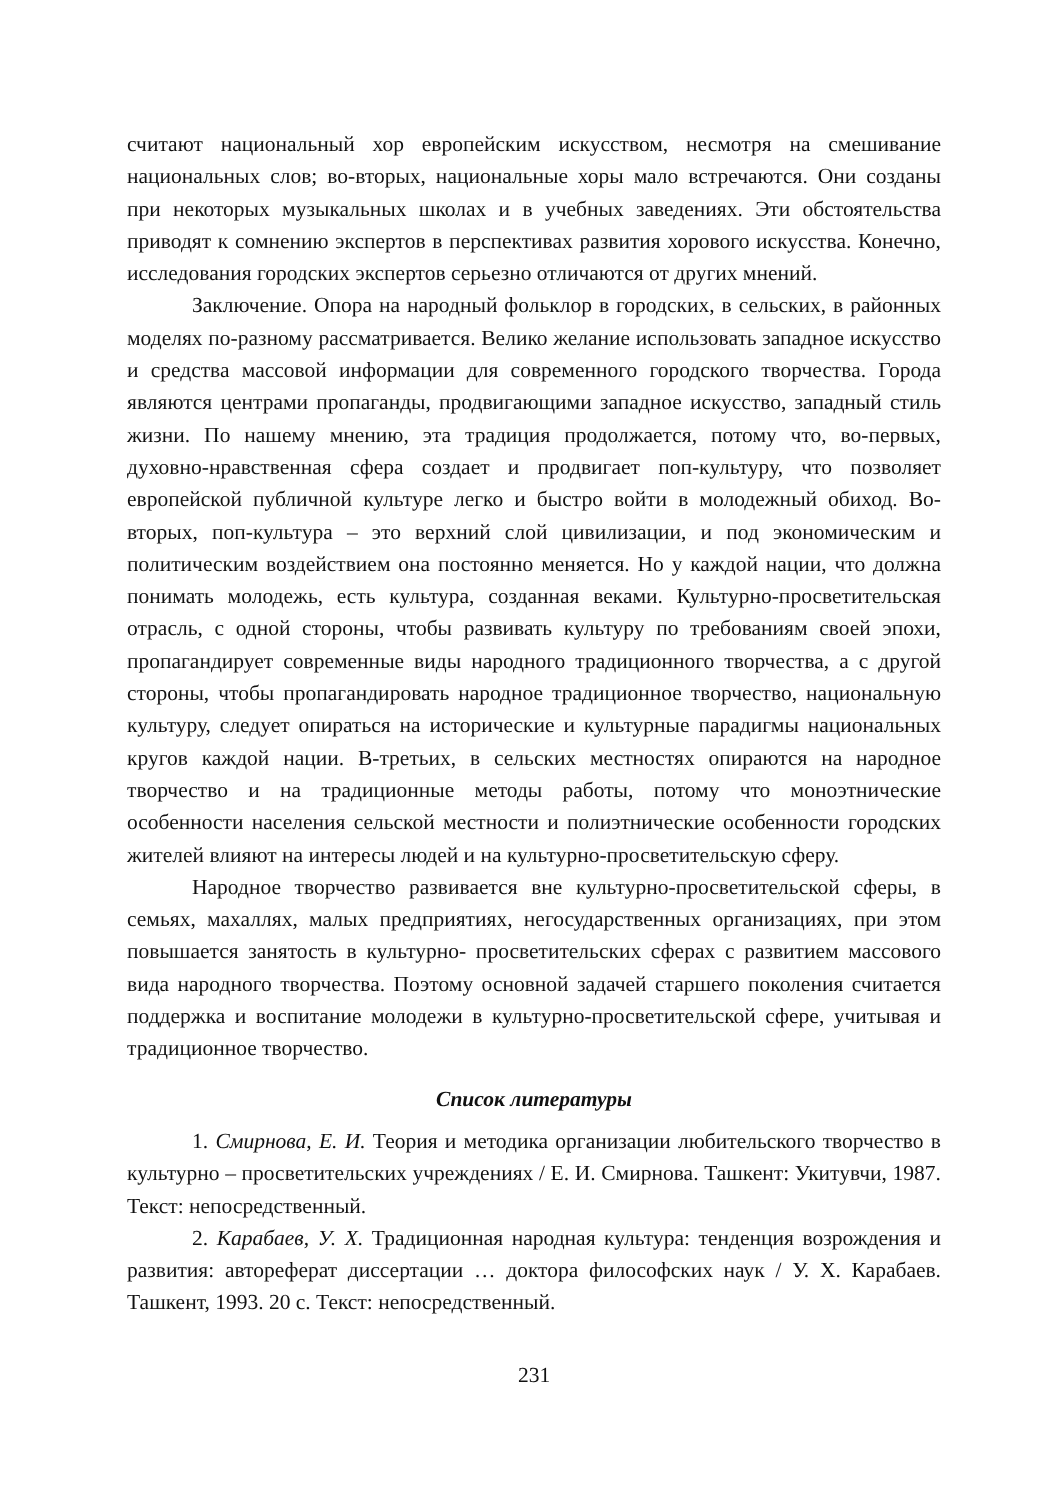считают национальный хор европейским искусством, несмотря на смешивание национальных слов; во-вторых, национальные хоры мало встречаются. Они созданы при некоторых музыкальных школах и в учебных заведениях. Эти обстоятельства приводят к сомнению экспертов в перспективах развития хорового искусства. Конечно, исследования городских экспертов серьезно отличаются от других мнений.
Заключение. Опора на народный фольклор в городских, в сельских, в районных моделях по-разному рассматривается. Велико желание использовать западное искусство и средства массовой информации для современного городского творчества. Города являются центрами пропаганды, продвигающими западное искусство, западный стиль жизни. По нашему мнению, эта традиция продолжается, потому что, во-первых, духовно-нравственная сфера создает и продвигает поп-культуру, что позволяет европейской публичной культуре легко и быстро войти в молодежный обиход. Во-вторых, поп-культура – это верхний слой цивилизации, и под экономическим и политическим воздействием она постоянно меняется. Но у каждой нации, что должна понимать молодежь, есть культура, созданная веками. Культурно-просветительская отрасль, с одной стороны, чтобы развивать культуру по требованиям своей эпохи, пропагандирует современные виды народного традиционного творчества, а с другой стороны, чтобы пропагандировать народное традиционное творчество, национальную культуру, следует опираться на исторические и культурные парадигмы национальных кругов каждой нации. В-третьих, в сельских местностях опираются на народное творчество и на традиционные методы работы, потому что моноэтнические особенности населения сельской местности и полиэтнические особенности городских жителей влияют на интересы людей и на культурно-просветительскую сферу.
Народное творчество развивается вне культурно-просветительской сферы, в семьях, махаллях, малых предприятиях, негосударственных организациях, при этом повышается занятость в культурно- просветительских сферах с развитием массового вида народного творчества. Поэтому основной задачей старшего поколения считается поддержка и воспитание молодежи в культурно-просветительской сфере, учитывая и традиционное творчество.
Список литературы
1. Смирнова, Е. И. Теория и методика организации любительского творчество в культурно – просветительских учреждениях / Е. И. Смирнова. Ташкент: Укитувчи, 1987. Текст: непосредственный.
2. Карабаев, У. Х. Традиционная народная культура: тенденция возрождения и развития: автореферат диссертации … доктора философских наук / У. Х. Карабаев. Ташкент, 1993. 20 с. Текст: непосредственный.
231